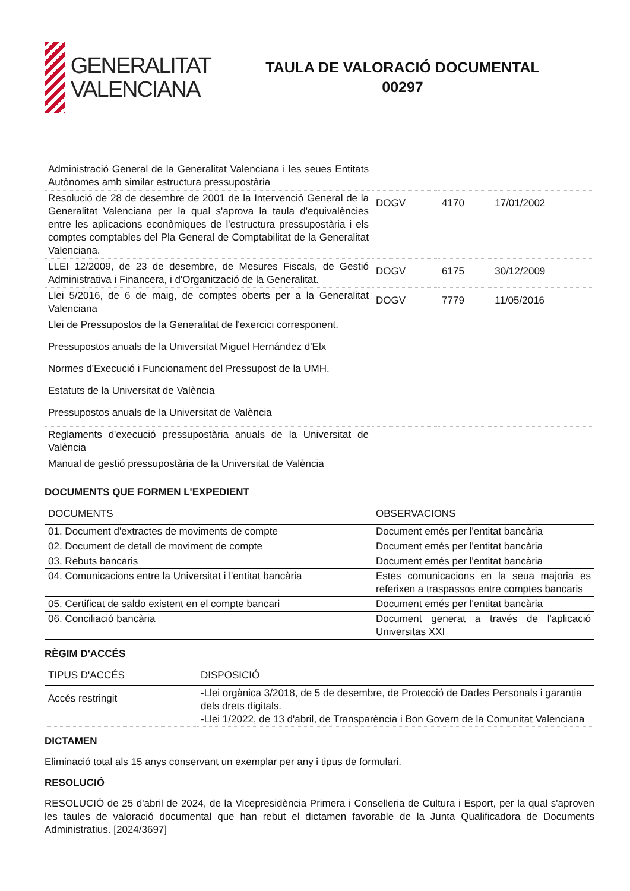GENERALITAT
VALENCIANA
TAULA DE VALORACIÓ DOCUMENTAL
00297
| Administració General de la Generalitat Valenciana i les seues Entitats Autònomes amb similar estructura pressupostària | | | |
| Resolució de 28 de desembre de 2001 de la Intervenció General de la Generalitat Valenciana per la qual s'aprova la taula d'equivalències entre les aplicacions econòmiques de l'estructura pressupostària i els comptes comptables del Pla General de Comptabilitat de la Generalitat Valenciana. | DOGV | 4170 | 17/01/2002 |
| LLEI 12/2009, de 23 de desembre, de Mesures Fiscals, de Gestió Administrativa i Financera, i d'Organització de la Generalitat. | DOGV | 6175 | 30/12/2009 |
| Llei 5/2016, de 6 de maig, de comptes oberts per a la Generalitat Valenciana | DOGV | 7779 | 11/05/2016 |
| Llei de Pressupostos de la Generalitat de l'exercici corresponent. | | | |
| Pressupostos anuals de la Universitat Miguel Hernández d'Elx | | | |
| Normes d'Execució i Funcionament del Pressupost de la UMH. | | | |
| Estatuts de la Universitat de València | | | |
| Pressupostos anuals de la Universitat de València | | | |
| Reglaments d'execució pressupostària anuals de la Universitat de València | | | |
| Manual de gestió pressupostària de la Universitat de València | | | |
DOCUMENTS QUE FORMEN L'EXPEDIENT
| DOCUMENTS | OBSERVACIONS |
| --- | --- |
| 01. Document d'extractes de moviments de compte | Document emés per l'entitat bancària |
| 02. Document de detall de moviment de compte | Document emés per l'entitat bancària |
| 03. Rebuts bancaris | Document emés per l'entitat bancària |
| 04. Comunicacions entre la Universitat i l'entitat bancària | Estes comunicacions en la seua majoria es referixen a traspassos entre comptes bancaris |
| 05. Certificat de saldo existent en el compte bancari | Document emés per l'entitat bancària |
| 06. Conciliació bancària | Document generat a través de l'aplicació Universitas XXI |
RÈGIM D'ACCÉS
| TIPUS D'ACCÉS | DISPOSICIÓ |
| --- | --- |
| Accés restringit | -Llei orgànica 3/2018, de 5 de desembre, de Protecció de Dades Personals i garantia dels drets digitals. -Llei 1/2022, de 13 d'abril, de Transparència i Bon Govern de la Comunitat Valenciana |
DICTAMEN
Eliminació total als 15 anys conservant un exemplar per any i tipus de formulari.
RESOLUCIÓ
RESOLUCIÓ de 25 d'abril de 2024, de la Vicepresidència Primera i Conselleria de Cultura i Esport, per la qual s'aproven les taules de valoració documental que han rebut el dictamen favorable de la Junta Qualificadora de Documents Administratius. [2024/3697]